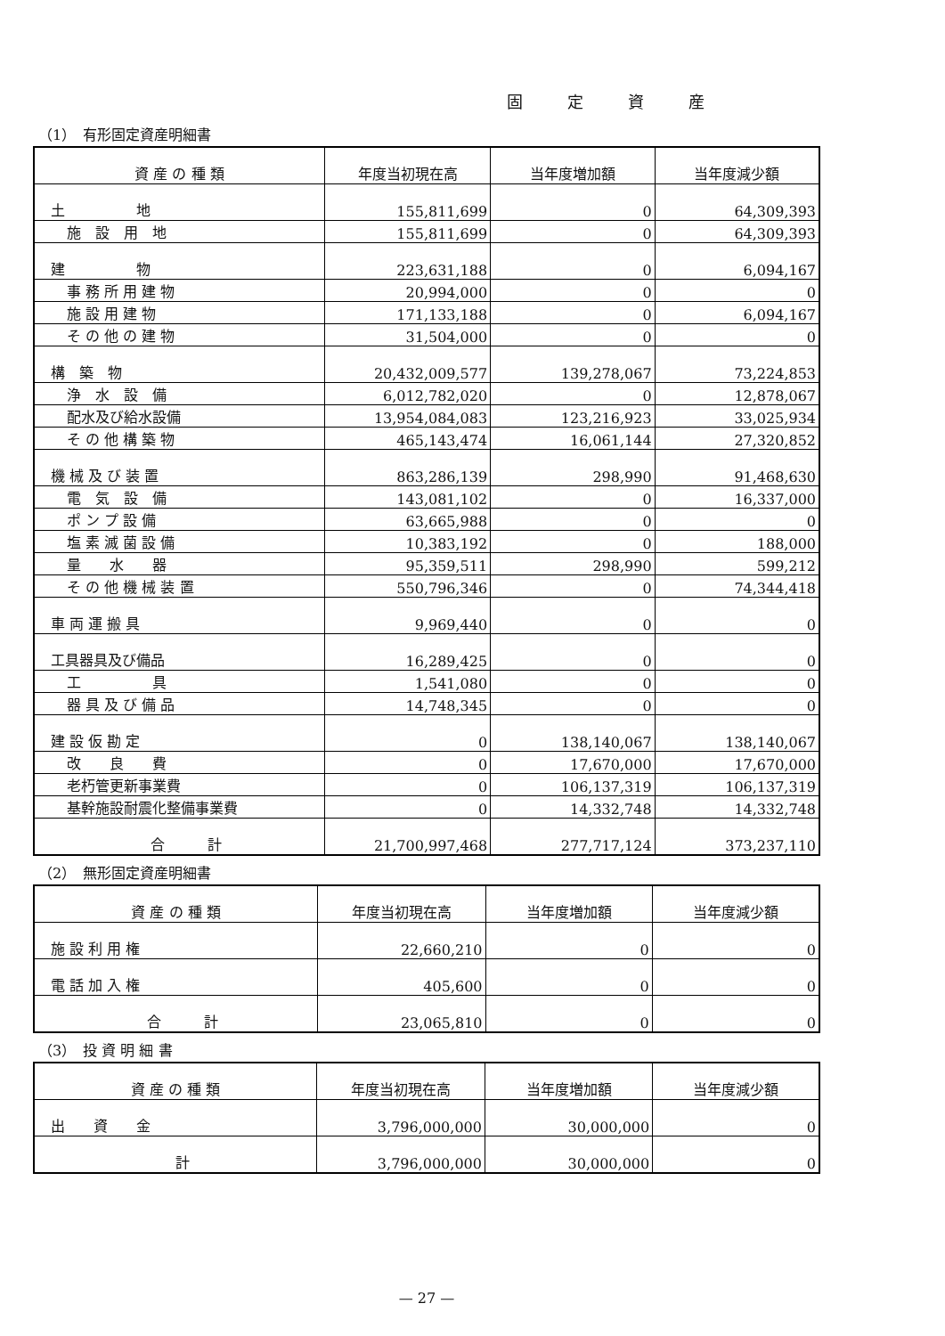固定資産
（1）　有形固定資産明細書
| 資 産 の 種 類 | 年度当初現在高 | 当年度増加額 | 当年度減少額 |
| --- | --- | --- | --- |
| 土 地 | 155,811,699 | 0 | 64,309,393 |
| 施 設 用 地 | 155,811,699 | 0 | 64,309,393 |
| 建 物 | 223,631,188 | 0 | 6,094,167 |
| 事 務 所 用 建 物 | 20,994,000 | 0 | 0 |
| 施 設 用 建 物 | 171,133,188 | 0 | 6,094,167 |
| そ の 他 の 建 物 | 31,504,000 | 0 | 0 |
| 構 築 物 | 20,432,009,577 | 139,278,067 | 73,224,853 |
| 浄 水 設 備 | 6,012,782,020 | 0 | 12,878,067 |
| 配水及び給水設備 | 13,954,084,083 | 123,216,923 | 33,025,934 |
| そ の 他 構 築 物 | 465,143,474 | 16,061,144 | 27,320,852 |
| 機 械 及 び 装 置 | 863,286,139 | 298,990 | 91,468,630 |
| 電 気 設 備 | 143,081,102 | 0 | 16,337,000 |
| ポ ン プ 設 備 | 63,665,988 | 0 | 0 |
| 塩 素 滅 菌 設 備 | 10,383,192 | 0 | 188,000 |
| 量 水 器 | 95,359,511 | 298,990 | 599,212 |
| そ の 他 機 械 装 置 | 550,796,346 | 0 | 74,344,418 |
| 車 両 運 搬 具 | 9,969,440 | 0 | 0 |
| 工具器具及び備品 | 16,289,425 | 0 | 0 |
| 工 具 | 1,541,080 | 0 | 0 |
| 器 具 及 び 備 品 | 14,748,345 | 0 | 0 |
| 建 設 仮 勘 定 | 0 | 138,140,067 | 138,140,067 |
| 改 良 費 | 0 | 17,670,000 | 17,670,000 |
| 老朽管更新事業費 | 0 | 106,137,319 | 106,137,319 |
| 基幹施設耐震化整備事業費 | 0 | 14,332,748 | 14,332,748 |
| 合 計 | 21,700,997,468 | 277,717,124 | 373,237,110 |
（2）　無形固定資産明細書
| 資 産 の 種 類 | 年度当初現在高 | 当年度増加額 | 当年度減少額 |
| --- | --- | --- | --- |
| 施 設 利 用 権 | 22,660,210 | 0 | 0 |
| 電 話 加 入 権 | 405,600 | 0 | 0 |
| 合 計 | 23,065,810 | 0 | 0 |
（3）　投 資 明 細 書
| 資 産 の 種 類 | 年度当初現在高 | 当年度増加額 | 当年度減少額 |
| --- | --- | --- | --- |
| 出 資 金 | 3,796,000,000 | 30,000,000 | 0 |
| 計 | 3,796,000,000 | 30,000,000 | 0 |
— 27 —